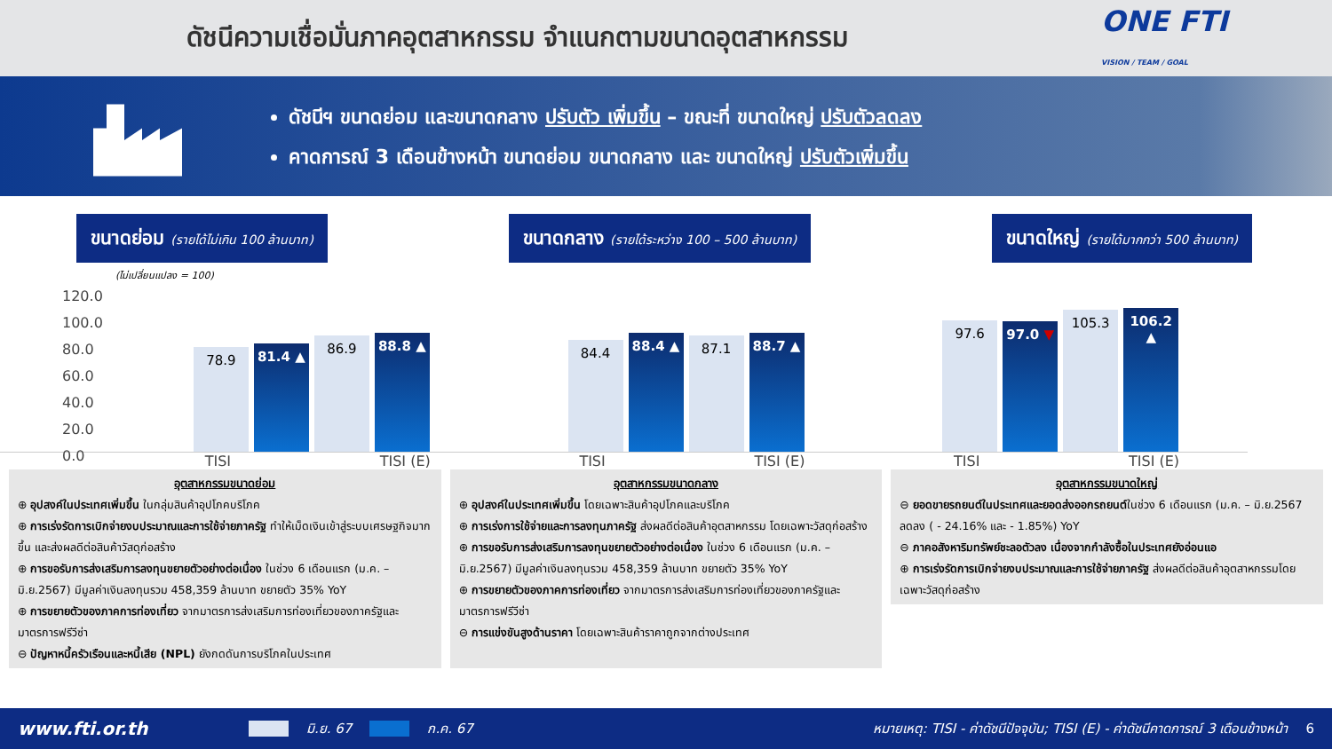ดัชนีความเชื่อมั่นภาคอุตสาหกรรม จำแนกตามขนาดอุตสาหกรรม
ONE FTI
VISION / TEAM / GOAL
ดัชนีฯ ขนาดย่อม และขนาดกลาง ปรับตัว เพิ่มขึ้น – ขณะที่ ขนาดใหญ่ ปรับตัวลดลง
คาดการณ์ 3 เดือนข้างหน้า ขนาดย่อม ขนาดกลาง และ ขนาดใหญ่ ปรับตัวเพิ่มขึ้น
ขนาดย่อม (รายได้ไม่เกิน 100 ล้านบาท)
ขนาดกลาง (รายได้ระหว่าง 100 – 500 ล้านบาท)
ขนาดใหญ่ (รายได้มากกว่า 500 ล้านบาท)
(ไม่เปลี่ยนแปลง = 100)
120.0
100.0
80.0
60.0
40.0
20.0
0.0
78.9
81.4 ▲
86.9
88.8 ▲
84.4
88.4 ▲
87.1
88.7 ▲
97.6
97.0 ▼
105.3
106.2 ▲
TISI TISI (E) TISI TISI (E) TISI TISI (E)
อุตสาหกรรมขนาดย่อม
⊕ อุปสงค์ในประเทศเพิ่มขึ้น ในกลุ่มสินค้าอุปโภคบริโภค
⊕ การเร่งรัดการเบิกจ่ายงบประมาณและการใช้จ่ายภาครัฐ ทำให้เม็ดเงินเข้าสู่ระบบเศรษฐกิจมากขึ้น และส่งผลดีต่อสินค้าวัสดุก่อสร้าง
⊕ การขอรับการส่งเสริมการลงทุนขยายตัวอย่างต่อเนื่อง ในช่วง 6 เดือนแรก (ม.ค. – มิ.ย.2567) มีมูลค่าเงินลงทุนรวม 458,359 ล้านบาท ขยายตัว 35% YoY
⊕ การขยายตัวของภาคการท่องเที่ยว จากมาตรการส่งเสริมการท่องเที่ยวของภาครัฐและมาตรการฟรีวีซ่า
⊖ ปัญหาหนี้ครัวเรือนและหนี้เสีย (NPL) ยังกดดันการบริโภคในประเทศ
อุตสาหกรรมขนาดกลาง
⊕ อุปสงค์ในประเทศเพิ่มขึ้น โดยเฉพาะสินค้าอุปโภคและบริโภค
⊕ การเร่งการใช้จ่ายและการลงทุนภาครัฐ ส่งผลดีต่อสินค้าอุตสาหกรรม โดยเฉพาะวัสดุก่อสร้าง
⊕ การขอรับการส่งเสริมการลงทุนขยายตัวอย่างต่อเนื่อง ในช่วง 6 เดือนแรก (ม.ค. – มิ.ย.2567) มีมูลค่าเงินลงทุนรวม 458,359 ล้านบาท ขยายตัว 35% YoY
⊕ การขยายตัวของภาคการท่องเที่ยว จากมาตรการส่งเสริมการท่องเที่ยวของภาครัฐและมาตรการฟรีวีซ่า
⊖ การแข่งขันสูงด้านราคา โดยเฉพาะสินค้าราคาถูกจากต่างประเทศ
อุตสาหกรรมขนาดใหญ่
⊖ ยอดขายรถยนต์ในประเทศและยอดส่งออกรถยนต์ในช่วง 6 เดือนแรก (ม.ค. – มิ.ย.2567 ลดลง ( - 24.16% และ - 1.85%) YoY
⊖ ภาคอสังหาริมทรัพย์ชะลอตัวลง เนื่องจากกำลังซื้อในประเทศยังอ่อนแอ
⊕ การเร่งรัดการเบิกจ่ายงบประมาณและการใช้จ่ายภาครัฐ ส่งผลดีต่อสินค้าอุตสาหกรรมโดยเฉพาะวัสดุก่อสร้าง
www.fti.or.th มิ.ย. 67 ก.ค. 67 หมายเหตุ: TISI - ค่าดัชนีปัจจุบัน; TISI (E) - ค่าดัชนีคาดการณ์ 3 เดือนข้างหน้า 6